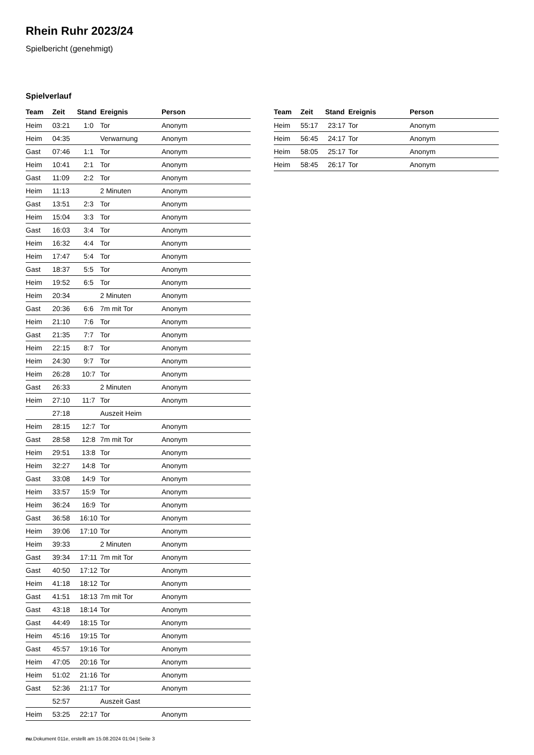Rhein Ruhr 2023/24
Spielbericht (genehmigt)
Spielverlauf
| Team | Zeit | Stand | Ereignis | Person |
| --- | --- | --- | --- | --- |
| Heim | 03:21 | 1:0 | Tor | Anonym |
| Heim | 04:35 | | Verwarnung | Anonym |
| Gast | 07:46 | 1:1 | Tor | Anonym |
| Heim | 10:41 | 2:1 | Tor | Anonym |
| Gast | 11:09 | 2:2 | Tor | Anonym |
| Heim | 11:13 | | 2 Minuten | Anonym |
| Gast | 13:51 | 2:3 | Tor | Anonym |
| Heim | 15:04 | 3:3 | Tor | Anonym |
| Gast | 16:03 | 3:4 | Tor | Anonym |
| Heim | 16:32 | 4:4 | Tor | Anonym |
| Heim | 17:47 | 5:4 | Tor | Anonym |
| Gast | 18:37 | 5:5 | Tor | Anonym |
| Heim | 19:52 | 6:5 | Tor | Anonym |
| Heim | 20:34 | | 2 Minuten | Anonym |
| Gast | 20:36 | 6:6 | 7m mit Tor | Anonym |
| Heim | 21:10 | 7:6 | Tor | Anonym |
| Gast | 21:35 | 7:7 | Tor | Anonym |
| Heim | 22:15 | 8:7 | Tor | Anonym |
| Heim | 24:30 | 9:7 | Tor | Anonym |
| Heim | 26:28 | 10:7 | Tor | Anonym |
| Gast | 26:33 | | 2 Minuten | Anonym |
| Heim | 27:10 | 11:7 | Tor | Anonym |
| | 27:18 | | Auszeit Heim | |
| Heim | 28:15 | 12:7 | Tor | Anonym |
| Gast | 28:58 | 12:8 | 7m mit Tor | Anonym |
| Heim | 29:51 | 13:8 | Tor | Anonym |
| Heim | 32:27 | 14:8 | Tor | Anonym |
| Gast | 33:08 | 14:9 | Tor | Anonym |
| Heim | 33:57 | 15:9 | Tor | Anonym |
| Heim | 36:24 | 16:9 | Tor | Anonym |
| Gast | 36:58 | 16:10 | Tor | Anonym |
| Heim | 39:06 | 17:10 | Tor | Anonym |
| Heim | 39:33 | | 2 Minuten | Anonym |
| Gast | 39:34 | 17:11 | 7m mit Tor | Anonym |
| Gast | 40:50 | 17:12 | Tor | Anonym |
| Heim | 41:18 | 18:12 | Tor | Anonym |
| Gast | 41:51 | 18:13 | 7m mit Tor | Anonym |
| Gast | 43:18 | 18:14 | Tor | Anonym |
| Gast | 44:49 | 18:15 | Tor | Anonym |
| Heim | 45:16 | 19:15 | Tor | Anonym |
| Gast | 45:57 | 19:16 | Tor | Anonym |
| Heim | 47:05 | 20:16 | Tor | Anonym |
| Heim | 51:02 | 21:16 | Tor | Anonym |
| Gast | 52:36 | 21:17 | Tor | Anonym |
| | 52:57 | | Auszeit Gast | |
| Heim | 53:25 | 22:17 | Tor | Anonym |
| Team | Zeit | Stand | Ereignis | Person |
| --- | --- | --- | --- | --- |
| Heim | 55:17 | 23:17 | Tor | Anonym |
| Heim | 56:45 | 24:17 | Tor | Anonym |
| Heim | 58:05 | 25:17 | Tor | Anonym |
| Heim | 58:45 | 26:17 | Tor | Anonym |
nu.Dokument 011e, erstellt am 15.08.2024 01:04 | Seite 3